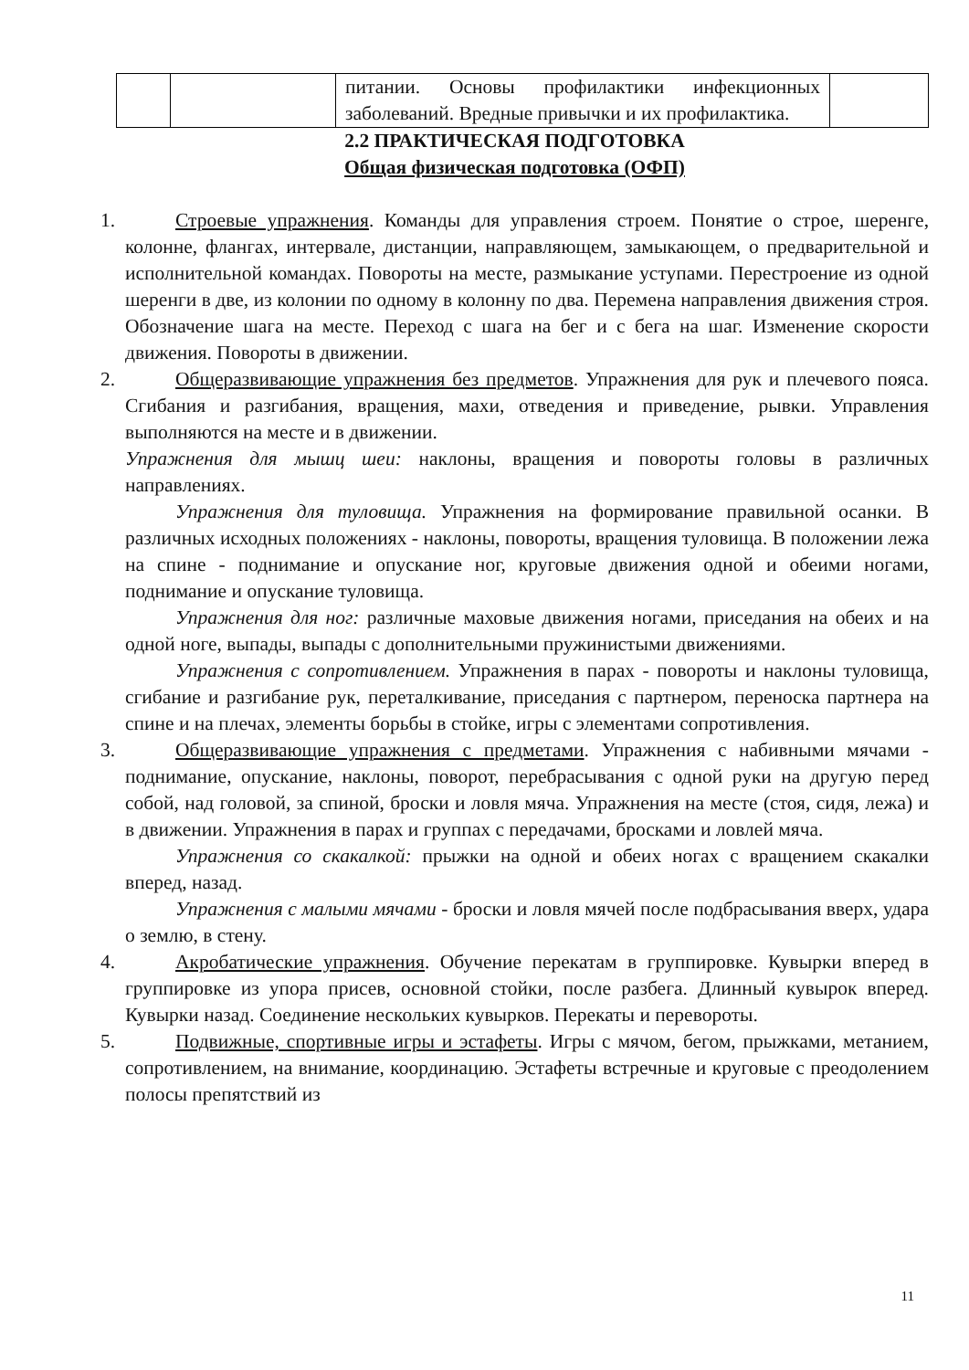| | | питании. Основы профилактики инфекционных заболеваний. Вредные привычки и их профилактика. | |
2.2 ПРАКТИЧЕСКАЯ ПОДГОТОВКА
Общая физическая подготовка (ОФП)
1. Строевые упражнения. Команды для управления строем. Понятие о строе, шеренге, колонне, флангах, интервале, дистанции, направляющем, замыкающем, о предварительной и исполнительной командах. Повороты на месте, размыкание уступами. Перестроение из одной шеренги в две, из колонии по одному в колонну по два. Перемена направления движения строя. Обозначение шага на месте. Переход с шага на бег и с бега на шаг. Изменение скорости движения. Повороты в движении.
2. Общеразвивающие упражнения без предметов. Упражнения для рук и плечевого пояса. Сгибания и разгибания, вращения, махи, отведения и приведение, рывки. Управления выполняются на месте и в движении.
Упражнения для мышц шеи: наклоны, вращения и повороты головы в различных направлениях.
Упражнения для туловища. Упражнения на формирование правильной осанки. В различных исходных положениях - наклоны, повороты, вращения туловища. В положении лежа на спине - поднимание и опускание ног, круговые движения одной и обеими ногами, поднимание и опускание туловища.
Упражнения для ног: различные маховые движения ногами, приседания на обеих и на одной ноге, выпады, выпады с дополнительными пружинистыми движениями.
Упражнения с сопротивлением. Упражнения в парах - повороты и наклоны туловища, сгибание и разгибание рук, переталкивание, приседания с партнером, переноска партнера на спине и на плечах, элементы борьбы в стойке, игры с элементами сопротивления.
3. Общеразвивающие упражнения с предметами. Упражнения с набивными мячами - поднимание, опускание, наклоны, поворот, перебрасывания с одной руки на другую перед собой, над головой, за спиной, броски и ловля мяча. Упражнения на месте (стоя, сидя, лежа) и в движении. Упражнения в парах и группах с передачами, бросками и ловлей мяча.
Упражнения со скакалкой: прыжки на одной и обеих ногах с вращением скакалки вперед, назад.
Упражнения с малыми мячами - броски и ловля мячей после подбрасывания вверх, удара о землю, в стену.
4. Акробатические упражнения. Обучение перекатам в группировке. Кувырки вперед в группировке из упора присев, основной стойки, после разбега. Длинный кувырок вперед. Кувырки назад. Соединение нескольких кувырков. Перекаты и перевороты.
5. Подвижные, спортивные игры и эстафеты. Игры с мячом, бегом, прыжками, метанием, сопротивлением, на внимание, координацию. Эстафеты встречные и круговые с преодолением полосы препятствий из
11